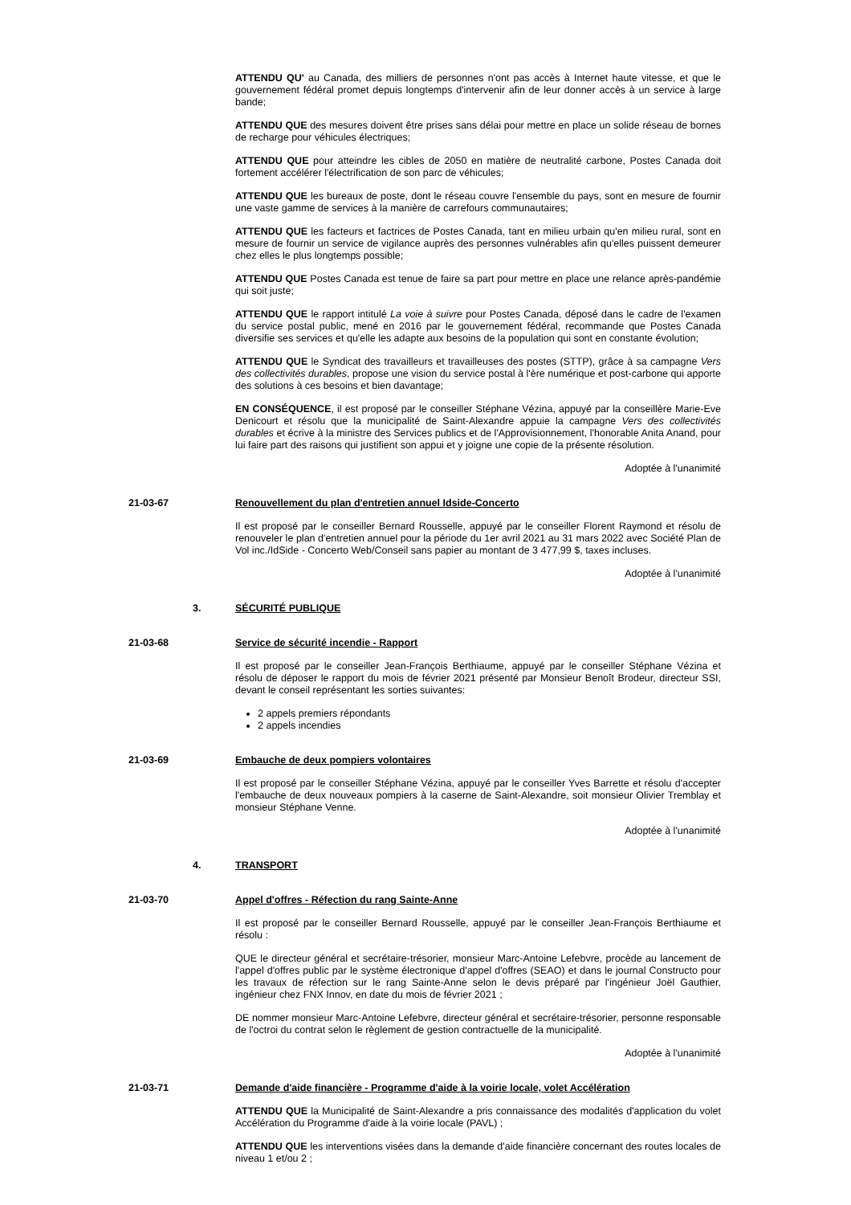ATTENDU QU' au Canada, des milliers de personnes n'ont pas accès à Internet haute vitesse, et que le gouvernement fédéral promet depuis longtemps d'intervenir afin de leur donner accès à un service à large bande;
ATTENDU QUE des mesures doivent être prises sans délai pour mettre en place un solide réseau de bornes de recharge pour véhicules électriques;
ATTENDU QUE pour atteindre les cibles de 2050 en matière de neutralité carbone, Postes Canada doit fortement accélérer l'électrification de son parc de véhicules;
ATTENDU QUE les bureaux de poste, dont le réseau couvre l'ensemble du pays, sont en mesure de fournir une vaste gamme de services à la manière de carrefours communautaires;
ATTENDU QUE les facteurs et factrices de Postes Canada, tant en milieu urbain qu'en milieu rural, sont en mesure de fournir un service de vigilance auprès des personnes vulnérables afin qu'elles puissent demeurer chez elles le plus longtemps possible;
ATTENDU QUE Postes Canada est tenue de faire sa part pour mettre en place une relance après-pandémie qui soit juste;
ATTENDU QUE le rapport intitulé La voie à suivre pour Postes Canada, déposé dans le cadre de l'examen du service postal public, mené en 2016 par le gouvernement fédéral, recommande que Postes Canada diversifie ses services et qu'elle les adapte aux besoins de la population qui sont en constante évolution;
ATTENDU QUE le Syndicat des travailleurs et travailleuses des postes (STTP), grâce à sa campagne Vers des collectivités durables, propose une vision du service postal à l'ère numérique et post-carbone qui apporte des solutions à ces besoins et bien davantage;
EN CONSÉQUENCE, il est proposé par le conseiller Stéphane Vézina, appuyé par la conseillère Marie-Eve Denicourt et résolu que la municipalité de Saint-Alexandre appuie la campagne Vers des collectivités durables et écrive à la ministre des Services publics et de l'Approvisionnement, l'honorable Anita Anand, pour lui faire part des raisons qui justifient son appui et y joigne une copie de la présente résolution.
Adoptée à l'unanimité
21-03-67 Renouvellement du plan d'entretien annuel Idside-Concerto
Il est proposé par le conseiller Bernard Rousselle, appuyé par le conseiller Florent Raymond et résolu de renouveler le plan d'entretien annuel pour la période du 1er avril 2021 au 31 mars 2022 avec Société Plan de Vol inc./IdSide - Concerto Web/Conseil sans papier au montant de 3 477,99 $, taxes incluses.
Adoptée à l'unanimité
3. SÉCURITÉ PUBLIQUE
21-03-68 Service de sécurité incendie - Rapport
Il est proposé par le conseiller Jean-François Berthiaume, appuyé par le conseiller Stéphane Vézina et résolu de déposer le rapport du mois de février 2021 présenté par Monsieur Benoît Brodeur, directeur SSI, devant le conseil représentant les sorties suivantes:
2 appels premiers répondants
2 appels incendies
21-03-69 Embauche de deux pompiers volontaires
Il est proposé par le conseiller Stéphane Vézina, appuyé par le conseiller Yves Barrette et résolu d'accepter l'embauche de deux nouveaux pompiers à la caserne de Saint-Alexandre, soit monsieur Olivier Tremblay et monsieur Stéphane Venne.
Adoptée à l'unanimité
4. TRANSPORT
21-03-70 Appel d'offres - Réfection du rang Sainte-Anne
Il est proposé par le conseiller Bernard Rousselle, appuyé par le conseiller Jean-François Berthiaume et résolu :
QUE le directeur général et secrétaire-trésorier, monsieur Marc-Antoine Lefebvre, procède au lancement de l'appel d'offres public par le système électronique d'appel d'offres (SEAO) et dans le journal Constructo pour les travaux de réfection sur le rang Sainte-Anne selon le devis préparé par l'ingénieur Joël Gauthier, ingénieur chez FNX Innov, en date du mois de février 2021 ;
DE nommer monsieur Marc-Antoine Lefebvre, directeur général et secrétaire-trésorier, personne responsable de l'octroi du contrat selon le règlement de gestion contractuelle de la municipalité.
Adoptée à l'unanimité
21-03-71 Demande d'aide financière - Programme d'aide à la voirie locale, volet Accélération
ATTENDU QUE la Municipalité de Saint-Alexandre a pris connaissance des modalités d'application du volet Accélération du Programme d'aide à la voirie locale (PAVL) ;
ATTENDU QUE les interventions visées dans la demande d'aide financière concernant des routes locales de niveau 1 et/ou 2 ;